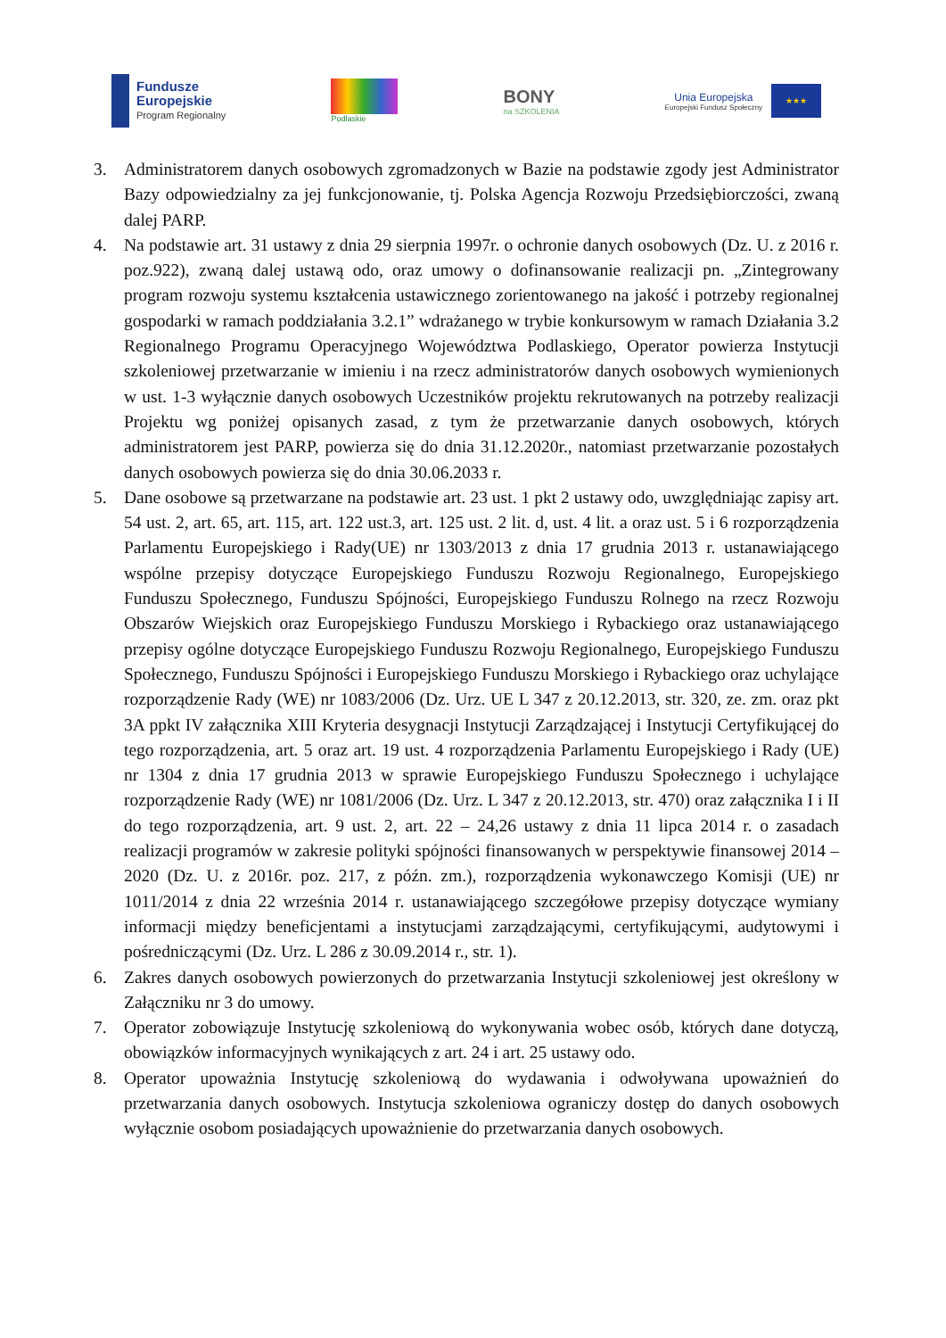Fundusze
Europejskie
Program Regionalny
Podlaskie
BONY
na SZKOLENIA
Unia Europejska
Europejski Fundusz Społeczny
★★★
3. Administratorem danych osobowych zgromadzonych w Bazie na podstawie zgody jest Administrator Bazy odpowiedzialny za jej funkcjonowanie, tj. Polska Agencja Rozwoju Przedsiębiorczości, zwaną dalej PARP.
4. Na podstawie art. 31 ustawy z dnia 29 sierpnia 1997r. o ochronie danych osobowych (Dz. U. z 2016 r. poz.922), zwaną dalej ustawą odo, oraz umowy o dofinansowanie realizacji pn. „Zintegrowany program rozwoju systemu kształcenia ustawicznego zorientowanego na jakość i potrzeby regionalnej gospodarki w ramach poddziałania 3.2.1” wdrażanego w trybie konkursowym w ramach Działania 3.2 Regionalnego Programu Operacyjnego Województwa Podlaskiego, Operator powierza Instytucji szkoleniowej przetwarzanie w imieniu i na rzecz administratorów danych osobowych wymienionych w ust. 1-3 wyłącznie danych osobowych Uczestników projektu rekrutowanych na potrzeby realizacji Projektu wg poniżej opisanych zasad, z tym że przetwarzanie danych osobowych, których administratorem jest PARP, powierza się do dnia 31.12.2020r., natomiast przetwarzanie pozostałych danych osobowych powierza się do dnia 30.06.2033 r.
5. Dane osobowe są przetwarzane na podstawie art. 23 ust. 1 pkt 2 ustawy odo, uwzględniając zapisy art. 54 ust. 2, art. 65, art. 115, art. 122 ust.3, art. 125 ust. 2 lit. d, ust. 4 lit. a oraz ust. 5 i 6 rozporządzenia Parlamentu Europejskiego i Rady(UE) nr 1303/2013 z dnia 17 grudnia 2013 r. ustanawiającego wspólne przepisy dotyczące Europejskiego Funduszu Rozwoju Regionalnego, Europejskiego Funduszu Społecznego, Funduszu Spójności, Europejskiego Funduszu Rolnego na rzecz Rozwoju Obszarów Wiejskich oraz Europejskiego Funduszu Morskiego i Rybackiego oraz ustanawiającego przepisy ogólne dotyczące Europejskiego Funduszu Rozwoju Regionalnego, Europejskiego Funduszu Społecznego, Funduszu Spójności i Europejskiego Funduszu Morskiego i Rybackiego oraz uchylające rozporządzenie Rady (WE) nr 1083/2006 (Dz. Urz. UE L 347 z 20.12.2013, str. 320, ze. zm. oraz pkt 3A ppkt IV załącznika XIII Kryteria desygnacji Instytucji Zarządzającej i Instytucji Certyfikującej do tego rozporządzenia, art. 5 oraz art. 19 ust. 4 rozporządzenia Parlamentu Europejskiego i Rady (UE) nr 1304 z dnia 17 grudnia 2013 w sprawie Europejskiego Funduszu Społecznego i uchylające rozporządzenie Rady (WE) nr 1081/2006 (Dz. Urz. L 347 z 20.12.2013, str. 470) oraz załącznika I i II do tego rozporządzenia, art. 9 ust. 2, art. 22 – 24,26 ustawy z dnia 11 lipca 2014 r. o zasadach realizacji programów w zakresie polityki spójności finansowanych w perspektywie finansowej 2014 – 2020 (Dz. U. z 2016r. poz. 217, z późn. zm.), rozporządzenia wykonawczego Komisji (UE) nr 1011/2014 z dnia 22 września 2014 r. ustanawiającego szczegółowe przepisy dotyczące wymiany informacji między beneficjentami a instytucjami zarządzającymi, certyfikującymi, audytowymi i pośredniczącymi (Dz. Urz. L 286 z 30.09.2014 r., str. 1).
6. Zakres danych osobowych powierzonych do przetwarzania Instytucji szkoleniowej jest określony w Załączniku nr 3 do umowy.
7. Operator zobowiązuje Instytucję szkoleniową do wykonywania wobec osób, których dane dotyczą, obowiązków informacyjnych wynikających z art. 24 i art. 25 ustawy odo.
8. Operator upoważnia Instytucję szkoleniową do wydawania i odwoływana upoważnień do przetwarzania danych osobowych. Instytucja szkoleniowa ograniczy dostęp do danych osobowych wyłącznie osobom posiadających upoważnienie do przetwarzania danych osobowych.